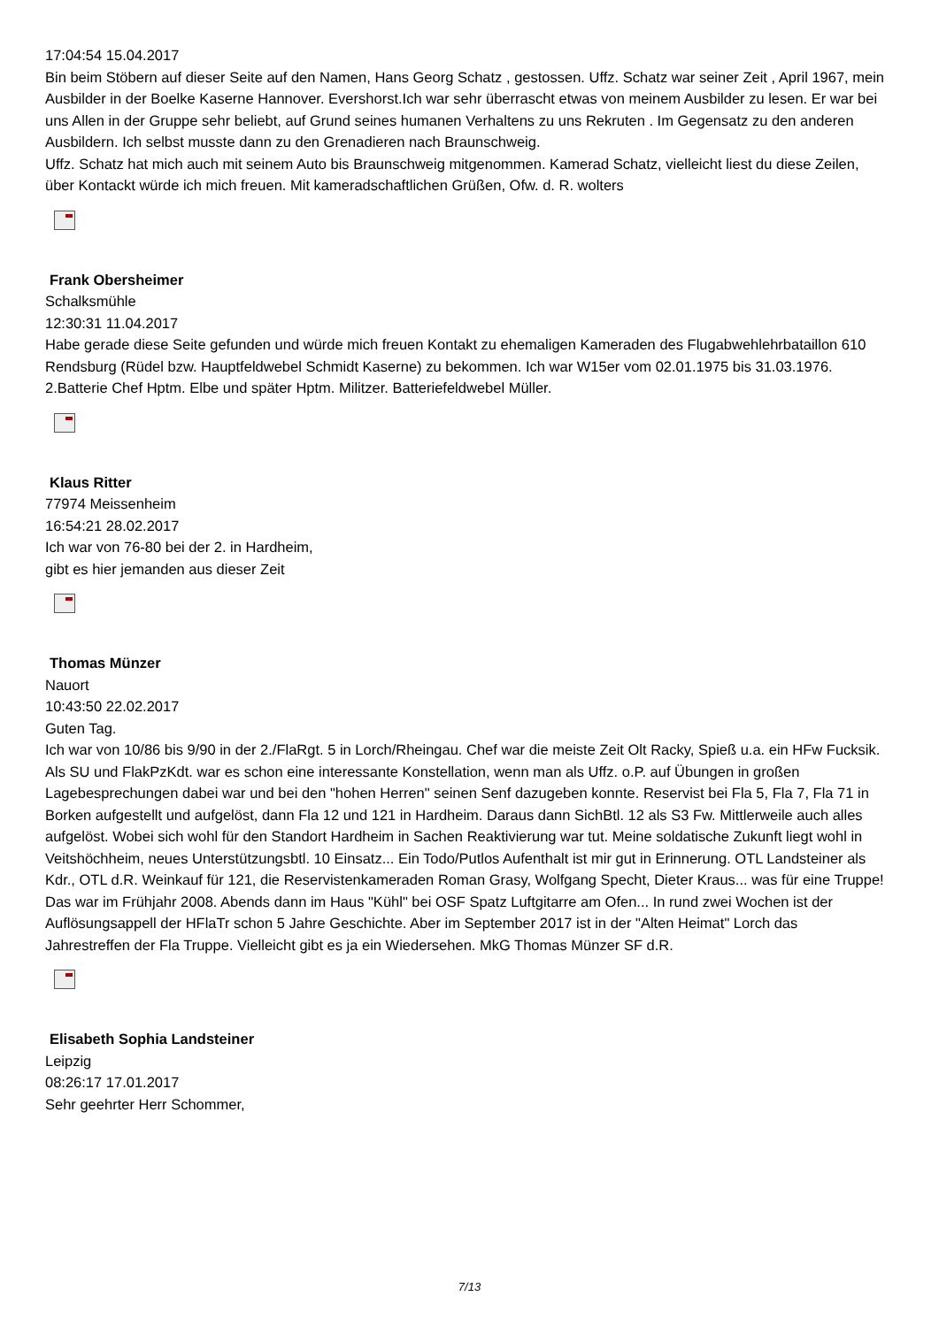17:04:54 15.04.2017
Bin beim Stöbern auf dieser Seite auf den Namen, Hans Georg Schatz , gestossen. Uffz. Schatz war seiner Zeit , April 1967, mein Ausbilder in der Boelke Kaserne Hannover. Evershorst.Ich war sehr überrascht etwas von meinem Ausbilder zu lesen. Er war bei uns Allen in der Gruppe sehr beliebt, auf Grund seines humanen Verhaltens zu uns Rekruten . Im Gegensatz zu den anderen Ausbildern. Ich selbst musste dann zu den Grenadieren nach Braunschweig.
Uffz. Schatz hat mich auch mit seinem Auto bis Braunschweig mitgenommen. Kamerad Schatz, vielleicht liest du diese Zeilen, über Kontackt würde ich mich freuen. Mit kameradschaftlichen Grüßen, Ofw. d. R. wolters
Frank Obersheimer
Schalksmühle
12:30:31 11.04.2017
Habe gerade diese Seite gefunden und würde mich freuen Kontakt zu ehemaligen Kameraden des Flugabwehlehrbataillon 610 Rendsburg (Rüdel bzw. Hauptfeldwebel Schmidt Kaserne) zu bekommen. Ich war W15er vom 02.01.1975 bis 31.03.1976.
2.Batterie Chef Hptm. Elbe und später Hptm. Militzer. Batteriefeldwebel Müller.
Klaus Ritter
77974 Meissenheim
16:54:21 28.02.2017
Ich war von 76-80 bei der 2. in Hardheim,
gibt es hier jemanden aus dieser Zeit
Thomas Münzer
Nauort
10:43:50 22.02.2017
Guten Tag.
Ich war von 10/86 bis 9/90 in der 2./FlaRgt. 5 in Lorch/Rheingau. Chef war die meiste Zeit Olt Racky, Spieß u.a. ein HFw Fucksik. Als SU und FlakPzKdt. war es schon eine interessante Konstellation, wenn man als Uffz. o.P. auf Übungen in großen Lagebesprechungen dabei war und bei den "hohen Herren" seinen Senf dazugeben konnte. Reservist bei Fla 5, Fla 7, Fla 71 in Borken aufgestellt und aufgelöst, dann Fla 12 und 121 in Hardheim. Daraus dann SichBtl. 12 als S3 Fw. Mittlerweile auch alles aufgelöst. Wobei sich wohl für den Standort Hardheim in Sachen Reaktivierung war tut. Meine soldatische Zukunft liegt wohl in Veitshöchheim, neues Unterstützungsbtl. 10 Einsatz... Ein Todo/Putlos Aufenthalt ist mir gut in Erinnerung. OTL Landsteiner als Kdr., OTL d.R. Weinkauf für 121, die Reservistenkameraden Roman Grasy, Wolfgang Specht, Dieter Kraus... was für eine Truppe! Das war im Frühjahr 2008. Abends dann im Haus "Kühl" bei OSF Spatz Luftgitarre am Ofen... In rund zwei Wochen ist der Auflösungsappell der HFlaTr schon 5 Jahre Geschichte. Aber im September 2017 ist in der "Alten Heimat" Lorch das Jahrestreffen der Fla Truppe. Vielleicht gibt es ja ein Wiedersehen. MkG Thomas Münzer SF d.R.
Elisabeth Sophia Landsteiner
Leipzig
08:26:17 17.01.2017
Sehr geehrter Herr Schommer,
7/13